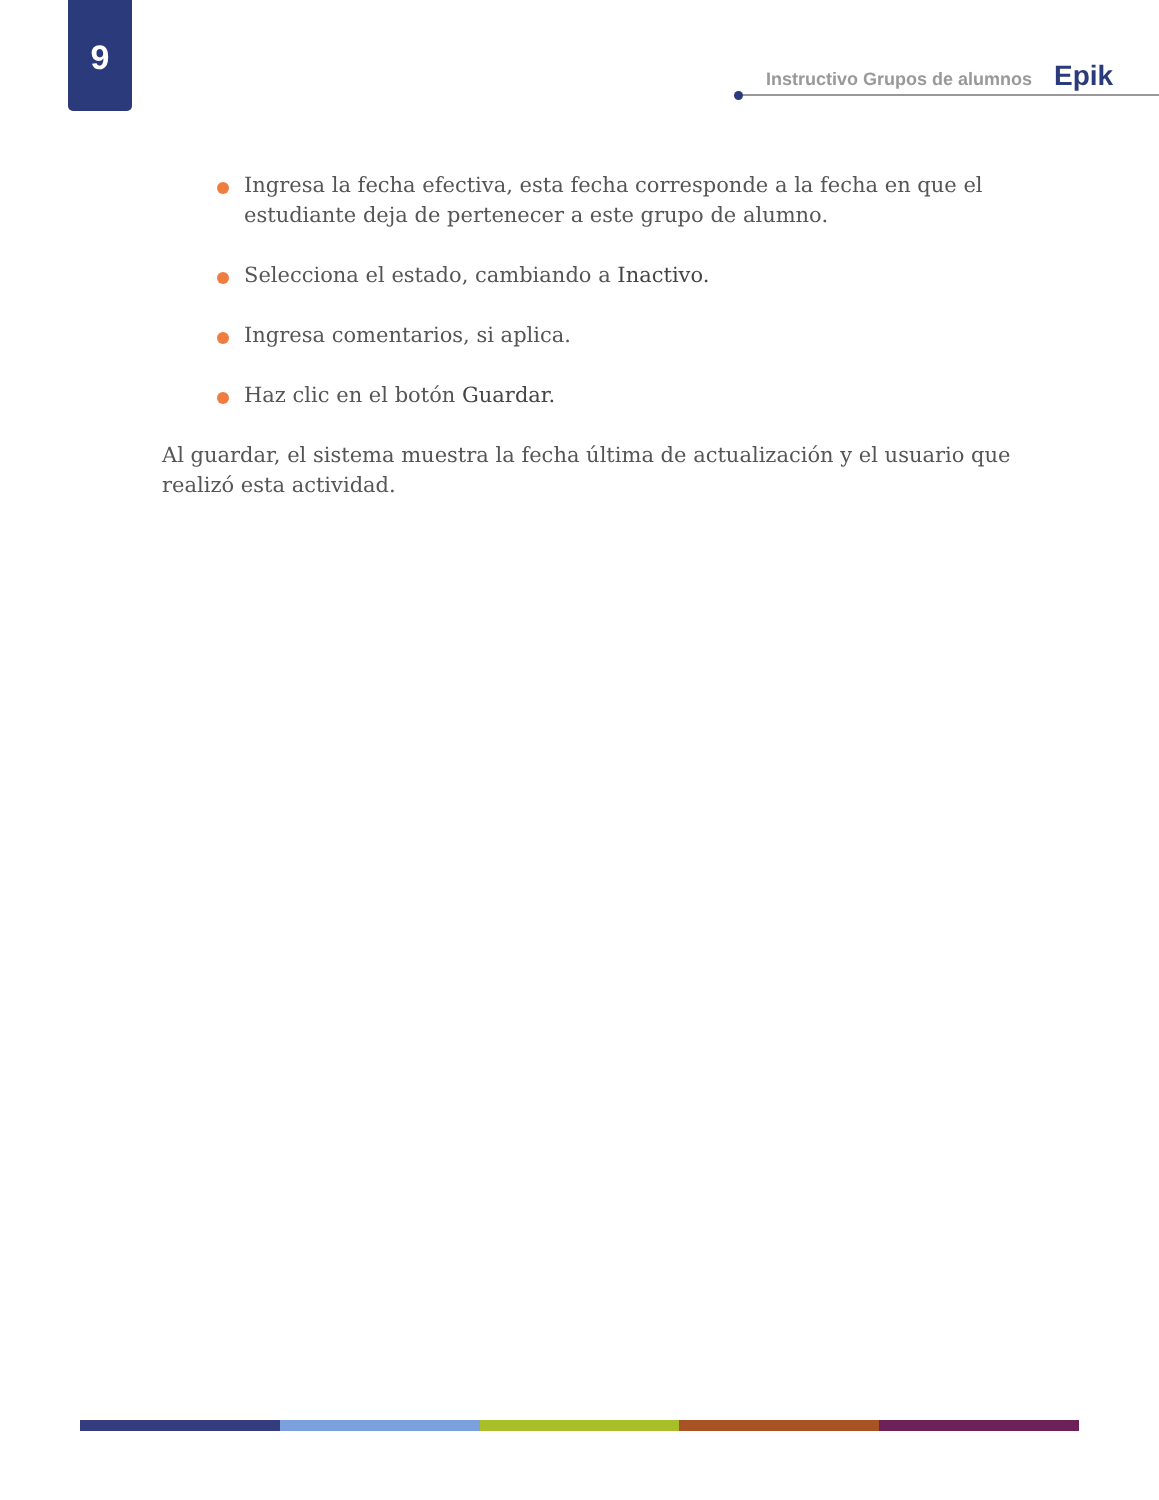9
Instructivo Grupos de alumnos Epik
Ingresa la fecha efectiva, esta fecha corresponde a la fecha en que el estudiante deja de pertenecer a este grupo de alumno.
Selecciona el estado, cambiando a Inactivo.
Ingresa comentarios, si aplica.
Haz clic en el botón Guardar.
Al guardar, el sistema muestra la fecha última de actualización y el usuario que realizó esta actividad.